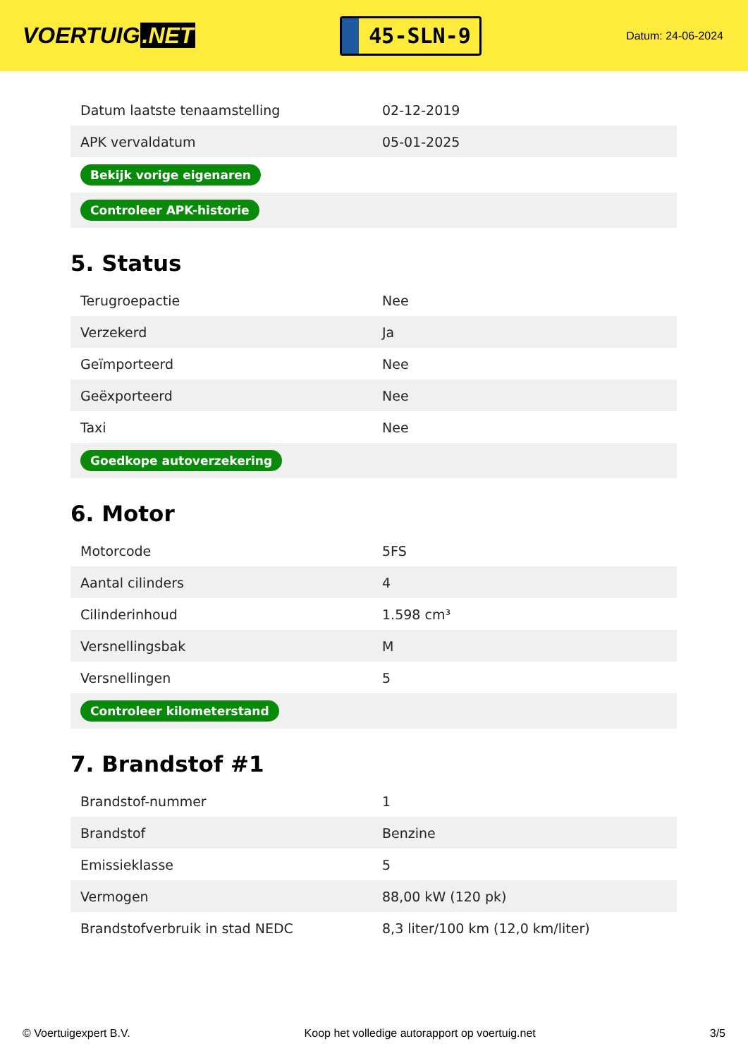VOERTUIG.NET
45-SLN-9
Datum: 24-06-2024
| Datum laatste tenaamstelling | 02-12-2019 |
| APK vervaldatum | 05-01-2025 |
| Bekijk vorige eigenaren | |
| Controleer APK-historie | |
5. Status
| Terugroepactie | Nee |
| Verzekerd | Ja |
| Geïmporteerd | Nee |
| Geëxporteerd | Nee |
| Taxi | Nee |
| Goedkope autoverzekering | |
6. Motor
| Motorcode | 5FS |
| Aantal cilinders | 4 |
| Cilinderinhoud | 1.598 cm³ |
| Versnellingsbak | M |
| Versnellingen | 5 |
| Controleer kilometerstand | |
7. Brandstof #1
| Brandstof-nummer | 1 |
| Brandstof | Benzine |
| Emissieklasse | 5 |
| Vermogen | 88,00 kW (120 pk) |
| Brandstofverbruik in stad NEDC | 8,3 liter/100 km (12,0 km/liter) |
© Voertuigexpert B.V. Koop het volledige autorapport op voertuig.net 3/5